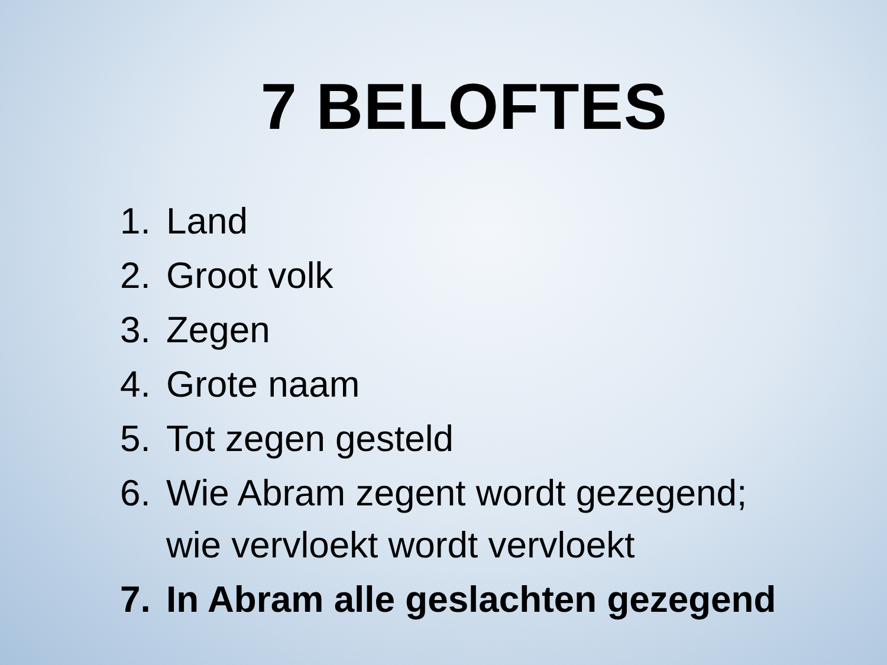7 BELOFTES
1. Land
2. Groot volk
3. Zegen
4. Grote naam
5. Tot zegen gesteld
6. Wie Abram zegent wordt gezegend;
wie vervloekt wordt vervloekt
7. In Abram alle geslachten gezegend